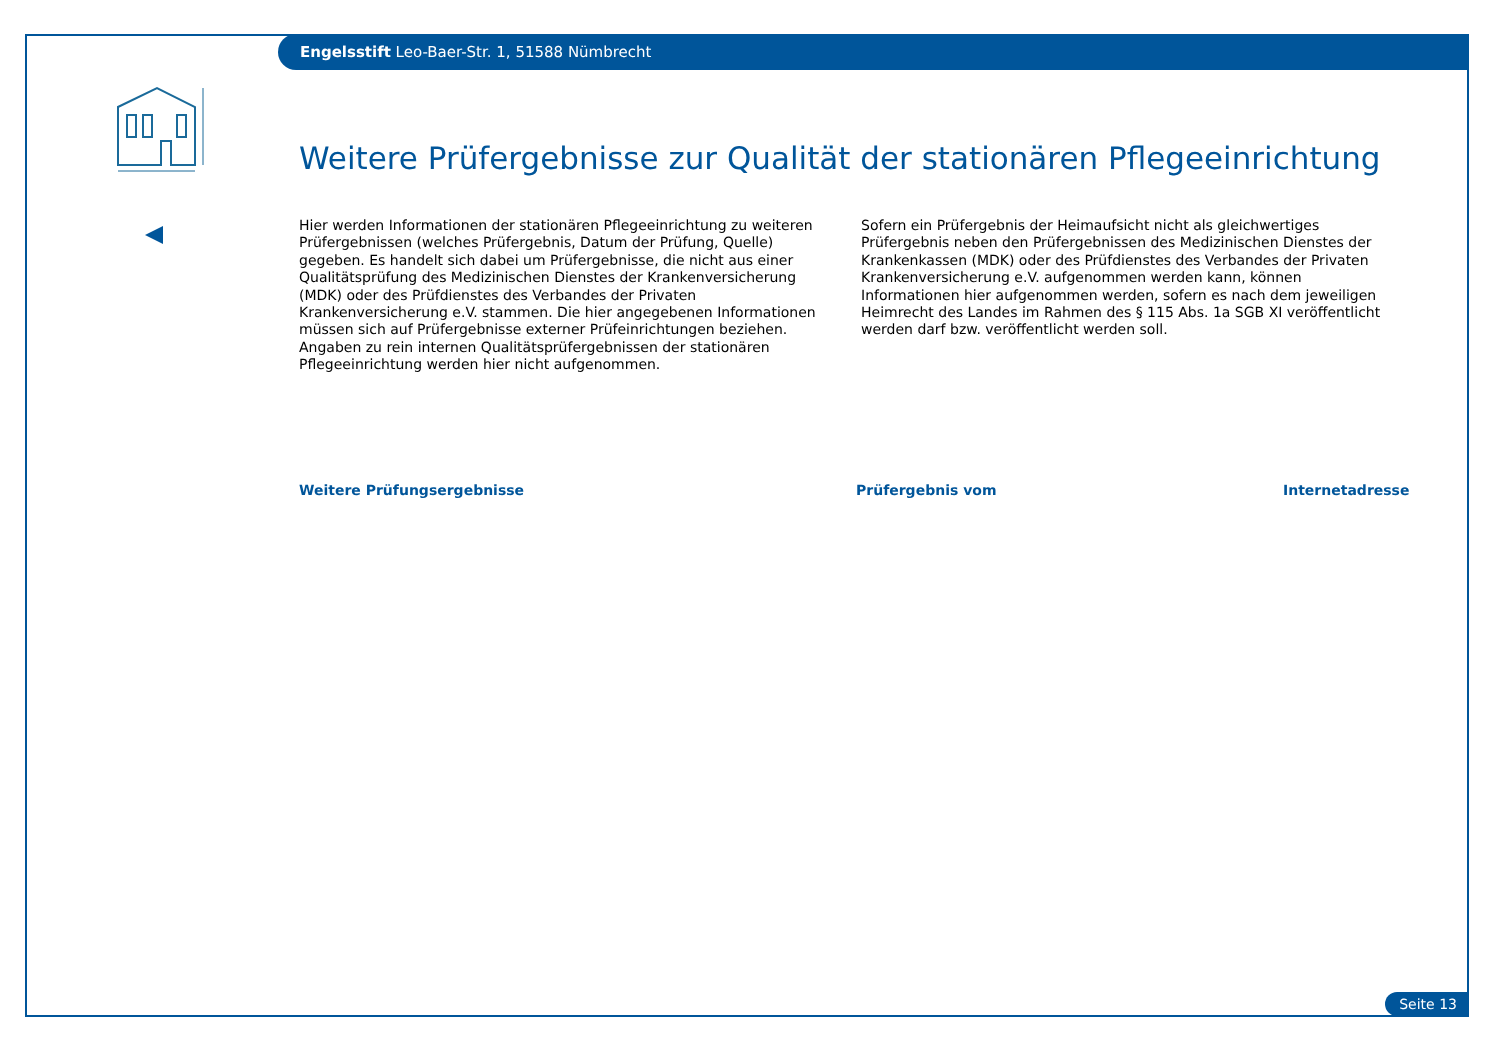Engelsstift Leo-Baer-Str. 1, 51588 Nümbrecht
Weitere Prüfergebnisse zur Qualität der stationären Pflegeeinrichtung
Hier werden Informationen der stationären Pflegeeinrichtung zu weiteren Prüfergebnissen (welches Prüfergebnis, Datum der Prüfung, Quelle) gegeben. Es handelt sich dabei um Prüfergebnisse, die nicht aus einer Qualitätsprüfung des Medizinischen Dienstes der Krankenversicherung (MDK) oder des Prüfdienstes des Verbandes der Privaten Krankenversicherung e.V. stammen. Die hier angegebenen Informationen müssen sich auf Prüfergebnisse externer Prüfeinrichtungen beziehen. Angaben zu rein internen Qualitätsprüfergebnissen der stationären Pflegeeinrichtung werden hier nicht aufgenommen.
Sofern ein Prüfergebnis der Heimaufsicht nicht als gleichwertiges Prüfergebnis neben den Prüfergebnissen des Medizinischen Dienstes der Krankenkassen (MDK) oder des Prüfdienstes des Verbandes der Privaten Krankenversicherung e.V. aufgenommen werden kann, können Informationen hier aufgenommen werden, sofern es nach dem jeweiligen Heimrecht des Landes im Rahmen des § 115 Abs. 1a SGB XI veröffentlicht werden darf bzw. veröffentlicht werden soll.
Weitere Prüfungsergebnisse Prüfergebnis vom Internetadresse
Seite 13